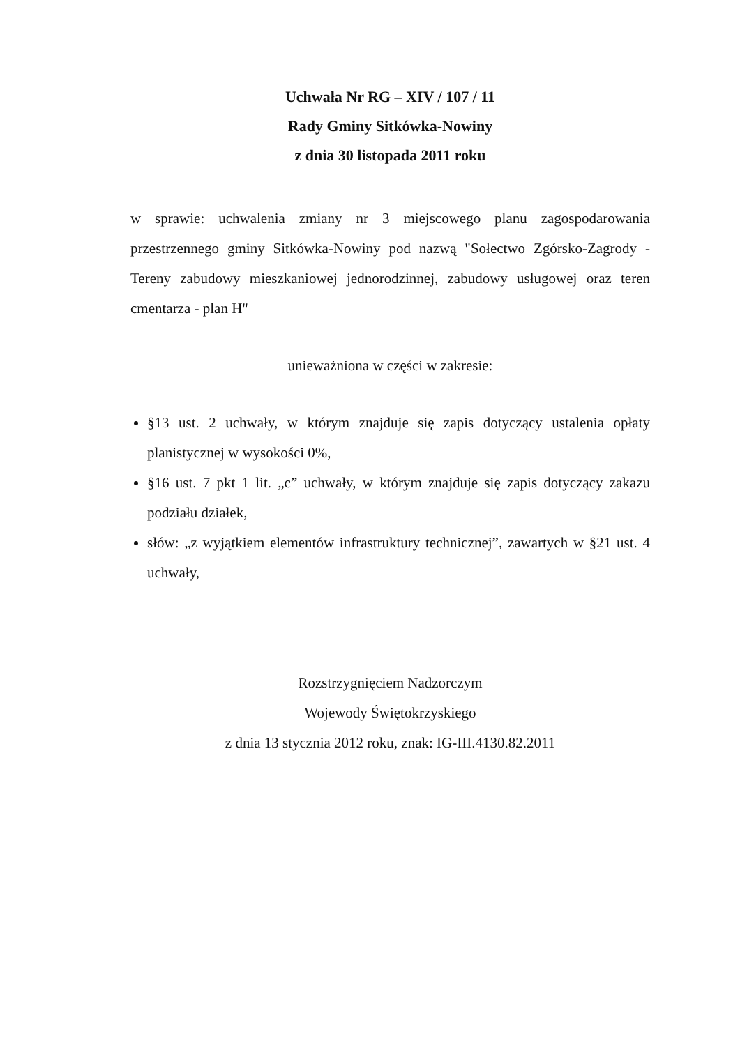Uchwała Nr RG – XIV / 107 / 11
Rady Gminy Sitkówka-Nowiny
z dnia 30 listopada 2011 roku
w sprawie: uchwalenia zmiany nr 3 miejscowego planu zagospodarowania przestrzennego gminy Sitkówka-Nowiny pod nazwą "Sołectwo Zgórsko-Zagrody - Tereny zabudowy mieszkaniowej jednorodzinnej, zabudowy usługowej oraz teren cmentarza - plan H"
unieważniona w części w zakresie:
§13 ust. 2 uchwały, w którym znajduje się zapis dotyczący ustalenia opłaty planistycznej w wysokości 0%,
§16 ust. 7 pkt 1 lit. „c” uchwały, w którym znajduje się zapis dotyczący zakazu podziału działek,
słów: „z wyjątkiem elementów infrastruktury technicznej”, zawartych w §21 ust. 4 uchwały,
Rozstrzygnięciem Nadzorczym
Wojewody Świętokrzyskiego
z dnia 13 stycznia 2012 roku, znak: IG-III.4130.82.2011